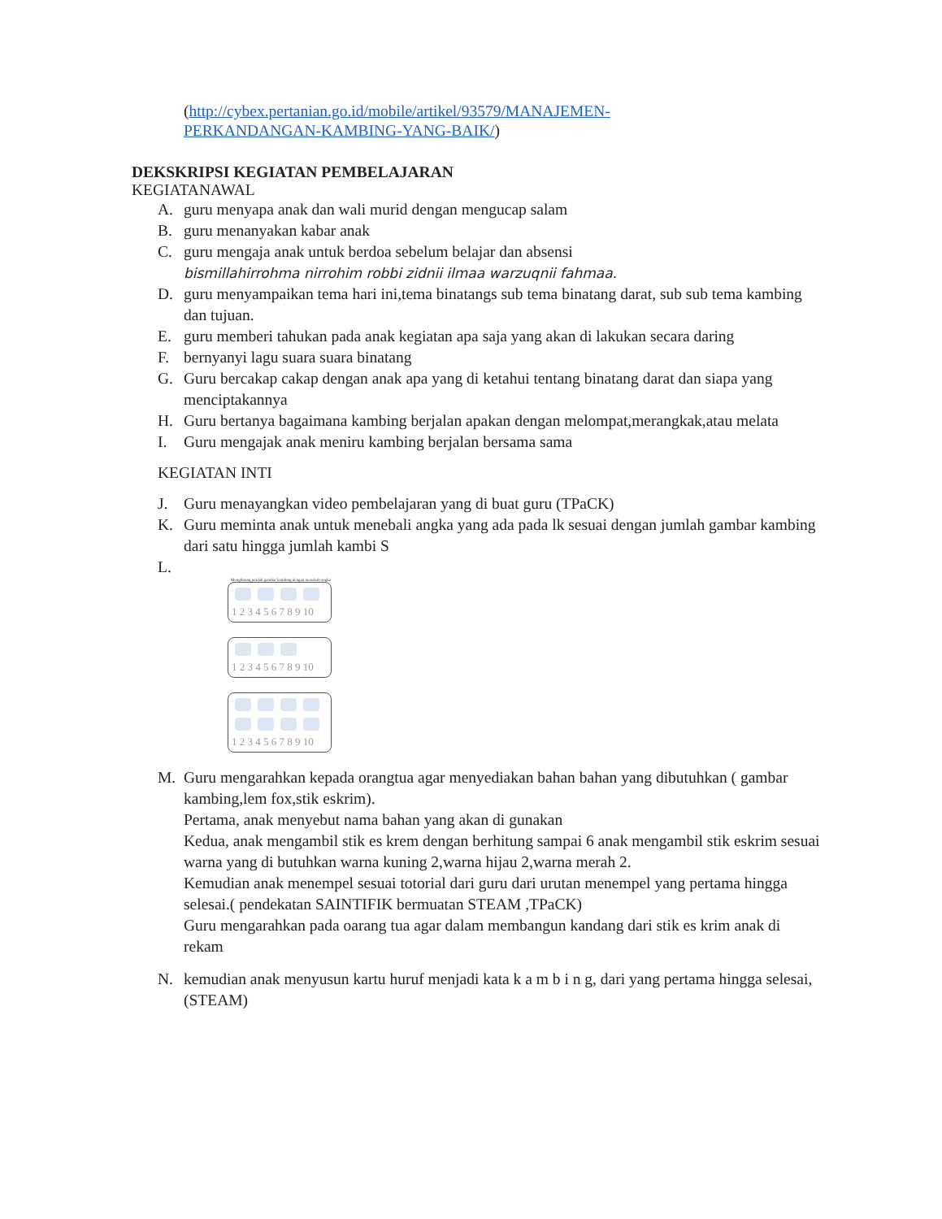(http://cybex.pertanian.go.id/mobile/artikel/93579/MANAJEMEN-
PERKANDANGAN-KAMBING-YANG-BAIK/)
DEKSKRIPSI KEGIATAN PEMBELAJARAN
KEGIATANAWAL
A. guru menyapa anak dan wali murid dengan mengucap salam
B. guru menanyakan kabar anak
C. guru mengaja anak untuk berdoa sebelum belajar dan absensi
bismillahirrohma nirrohim robbi zidnii ilmaa warzuqnii fahmaa.
D. guru menyampaikan tema hari ini,tema binatangs sub tema binatang darat, sub sub tema kambing dan tujuan.
E. guru memberi tahukan pada anak kegiatan apa saja yang akan di lakukan secara daring
F. bernyanyi lagu suara suara binatang
G. Guru bercakap cakap dengan anak apa yang di ketahui tentang binatang darat dan siapa yang menciptakannya
H. Guru bertanya bagaimana kambing berjalan apakan dengan melompat,merangkak,atau melata
I. Guru mengajak anak meniru kambing berjalan bersama sama
KEGIATAN INTI
J. Guru menayangkan video pembelajaran yang di buat guru (TPaCK)
K. Guru meminta anak untuk menebali angka yang ada pada lk sesuai dengan jumlah gambar kambing dari satu hingga jumlah kambi S
L.
Menghitung jumlah gambar kambing dengan menebali angka
1 2 3 4 5 6 7 8 9 10
1 2 3 4 5 6 7 8 9 10
1 2 3 4 5 6 7 8 9 10
M. Guru mengarahkan kepada orangtua agar menyediakan bahan bahan yang dibutuhkan ( gambar kambing,lem fox,stik eskrim).
Pertama, anak menyebut nama bahan yang akan di gunakan
Kedua, anak mengambil stik es krem dengan berhitung sampai 6 anak mengambil stik eskrim sesuai warna yang di butuhkan warna kuning 2,warna hijau 2,warna merah 2.
Kemudian anak menempel sesuai totorial dari guru dari urutan menempel yang pertama hingga selesai.( pendekatan SAINTIFIK bermuatan STEAM ,TPaCK)
Guru mengarahkan pada oarang tua agar dalam membangun kandang dari stik es krim anak di rekam
N. kemudian anak menyusun kartu huruf menjadi kata k a m b i n g, dari yang pertama hingga selesai, (STEAM)